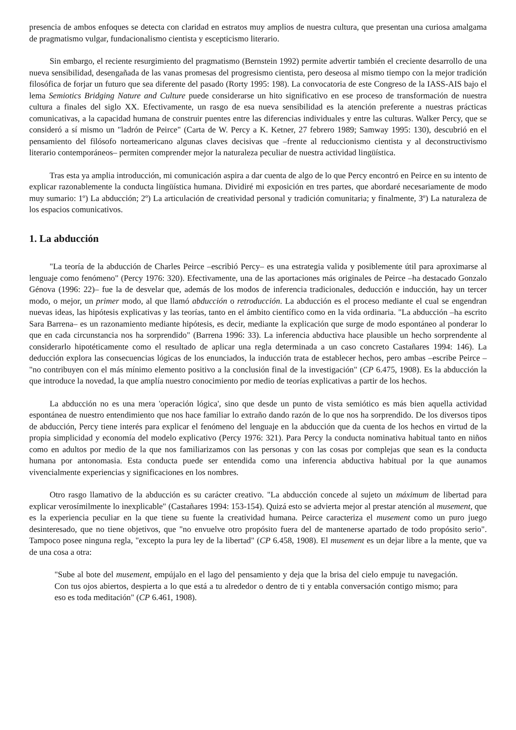presencia de ambos enfoques se detecta con claridad en estratos muy amplios de nuestra cultura, que presentan una curiosa amalgama de pragmatismo vulgar, fundacionalismo cientista y escepticismo literario.
Sin embargo, el reciente resurgimiento del pragmatismo (Bernstein 1992) permite advertir también el creciente desarrollo de una nueva sensibilidad, desengañada de las vanas promesas del progresismo cientista, pero deseosa al mismo tiempo con la mejor tradición filosófica de forjar un futuro que sea diferente del pasado (Rorty 1995: 198). La convocatoria de este Congreso de la IASS-AIS bajo el lema Semiotics Bridging Nature and Culture puede considerarse un hito significativo en ese proceso de transformación de nuestra cultura a finales del siglo XX. Efectivamente, un rasgo de esa nueva sensibilidad es la atención preferente a nuestras prácticas comunicativas, a la capacidad humana de construir puentes entre las diferencias individuales y entre las culturas. Walker Percy, que se consideró a sí mismo un "ladrón de Peirce" (Carta de W. Percy a K. Ketner, 27 febrero 1989; Samway 1995: 130), descubrió en el pensamiento del filósofo norteamericano algunas claves decisivas que –frente al reduccionismo cientista y al deconstructivismo literario contemporáneos– permiten comprender mejor la naturaleza peculiar de nuestra actividad lingüística.
Tras esta ya amplia introducción, mi comunicación aspira a dar cuenta de algo de lo que Percy encontró en Peirce en su intento de explicar razonablemente la conducta lingüística humana. Dividiré mi exposición en tres partes, que abordaré necesariamente de modo muy sumario: 1º) La abducción; 2º) La articulación de creatividad personal y tradición comunitaria; y finalmente, 3º) La naturaleza de los espacios comunicativos.
1. La abducción
"La teoría de la abducción de Charles Peirce –escribió Percy– es una estrategia valida y posiblemente útil para aproximarse al lenguaje como fenómeno" (Percy 1976: 320). Efectivamente, una de las aportaciones más originales de Peirce –ha destacado Gonzalo Génova (1996: 22)– fue la de desvelar que, además de los modos de inferencia tradicionales, deducción e inducción, hay un tercer modo, o mejor, un primer modo, al que llamó abducción o retroducción. La abducción es el proceso mediante el cual se engendran nuevas ideas, las hipótesis explicativas y las teorías, tanto en el ámbito científico como en la vida ordinaria. "La abducción –ha escrito Sara Barrena– es un razonamiento mediante hipótesis, es decir, mediante la explicación que surge de modo espontáneo al ponderar lo que en cada circunstancia nos ha sorprendido" (Barrena 1996: 33). La inferencia abductiva hace plausible un hecho sorprendente al considerarlo hipotéticamente como el resultado de aplicar una regla determinada a un caso concreto Castañares 1994: 146). La deducción explora las consecuencias lógicas de los enunciados, la inducción trata de establecer hechos, pero ambas –escribe Peirce – "no contribuyen con el más mínimo elemento positivo a la conclusión final de la investigación" (CP 6.475, 1908). Es la abducción la que introduce la novedad, la que amplía nuestro conocimiento por medio de teorías explicativas a partir de los hechos.
La abducción no es una mera 'operación lógica', sino que desde un punto de vista semiótico es más bien aquella actividad espontánea de nuestro entendimiento que nos hace familiar lo extraño dando razón de lo que nos ha sorprendido. De los diversos tipos de abducción, Percy tiene interés para explicar el fenómeno del lenguaje en la abducción que da cuenta de los hechos en virtud de la propia simplicidad y economía del modelo explicativo (Percy 1976: 321). Para Percy la conducta nominativa habitual tanto en niños como en adultos por medio de la que nos familiarizamos con las personas y con las cosas por complejas que sean es la conducta humana por antonomasia. Esta conducta puede ser entendida como una inferencia abductiva habitual por la que aunamos vivencialmente experiencias y significaciones en los nombres.
Otro rasgo llamativo de la abducción es su carácter creativo. "La abducción concede al sujeto un máximum de libertad para explicar verosímilmente lo inexplicable" (Castañares 1994: 153-154). Quizá esto se advierta mejor al prestar atención al musement, que es la experiencia peculiar en la que tiene su fuente la creatividad humana. Peirce caracteriza el musement como un puro juego desinteresado, que no tiene objetivos, que "no envuelve otro propósito fuera del de mantenerse apartado de todo propósito serio". Tampoco posee ninguna regla, "excepto la pura ley de la libertad" (CP 6.458, 1908). El musement es un dejar libre a la mente, que va de una cosa a otra:
"Sube al bote del musement, empújalo en el lago del pensamiento y deja que la brisa del cielo empuje tu navegación. Con tus ojos abiertos, despierta a lo que está a tu alrededor o dentro de ti y entabla conversación contigo mismo; para eso es toda meditación" (CP 6.461, 1908).